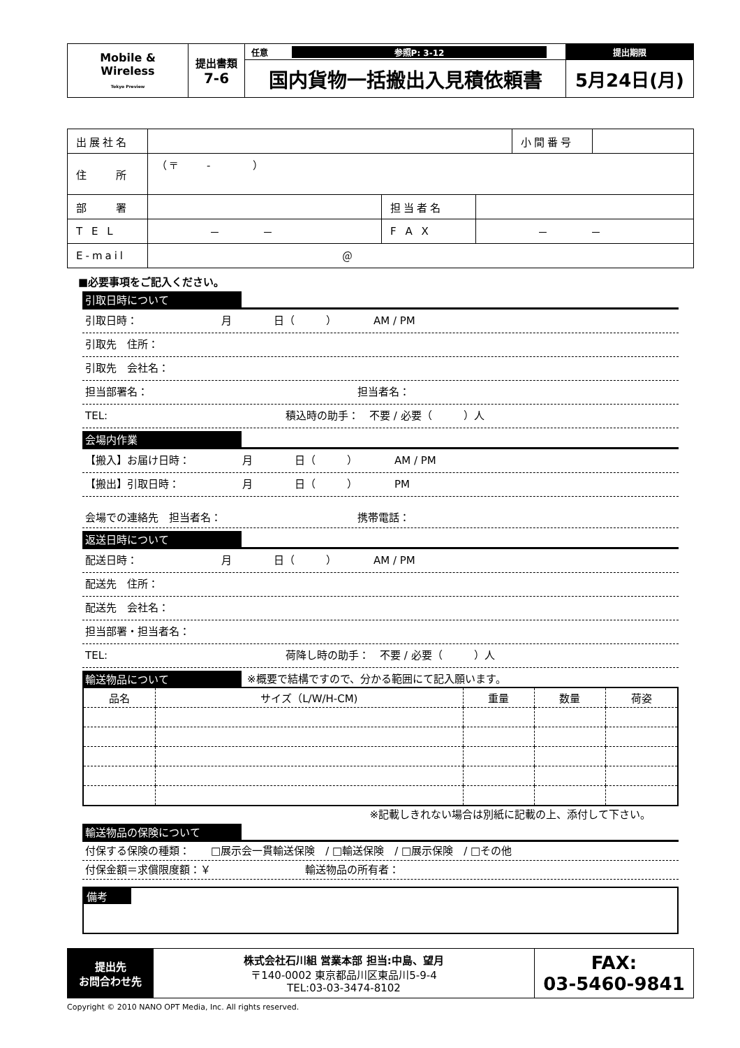| Mobile & Wireless Tokyo Preview | 提出書類 7-6 | 任意 参照P: 3-12 | 提出期限 |
| | | 国内貨物一括搬出入見積依頼書 | 5月24日(月) |
| 出展社名 | | | | 小間番号 | |
| 住 所 | （〒 - ） | | | | |
| 部 署 | | 担当者名 | | | |
| T E L | － － | F A X | － － | | |
| E-mail | ＠ | | | | |
■必要事項をご記入ください。
引取日時について
引取日時：　　　　　　　　月　　　　日（　　　）　　　　AM / PM
引取先　住所：
引取先　会社名：
担当部署名：　　　　　　　　　　　　　　　　　　　　担当者名：
TEL:　　　　　　　　　　　　　　　　　積込時の助手：　不要 / 必要（　　　）人
会場内作業
【搬入】お届け日時：　　　　　月　　　　日（　　　）　　　　AM / PM
【搬出】引取日時：　　　　　　月　　　　日（　　　）　　　　PM
会場での連絡先　担当者名：　　　　　　　　　　　　　携帯電話：
返送日時について
配送日時：　　　　　　　　月　　　　日（　　　）　　　　AM / PM
配送先　住所：
配送先　会社名：
担当部署・担当者名：
TEL:　　　　　　　　　　　　　　　　　荷降し時の助手：　不要 / 必要（　　　）人
輸送物品について ※概要で結構ですので、分かる範囲にて記入願います。
| 品名 | サイズ（L/W/H-CM) | 重量 | 数量 | 荷姿 |
| --- | --- | --- | --- | --- |
※記載しきれない場合は別紙に記載の上、添付して下さい。
輸送物品の保険について
付保する保険の種類：　　□展示会一貫輸送保険　/ □輸送保険　/ □展示保険　/ □その他
付保金額＝求償限度額：￥　　　　　　　　　輸送物品の所有者：
備考
| 提出先 お問合わせ先 | 株式会社石川組 営業本部 担当:中島、望月 〒140-0002 東京都品川区東品川5-9-4 TEL:03-03-3474-8102 | FAX: 03-5460-9841 |
Copyright © 2010 NANO OPT Media, Inc. All rights reserved.